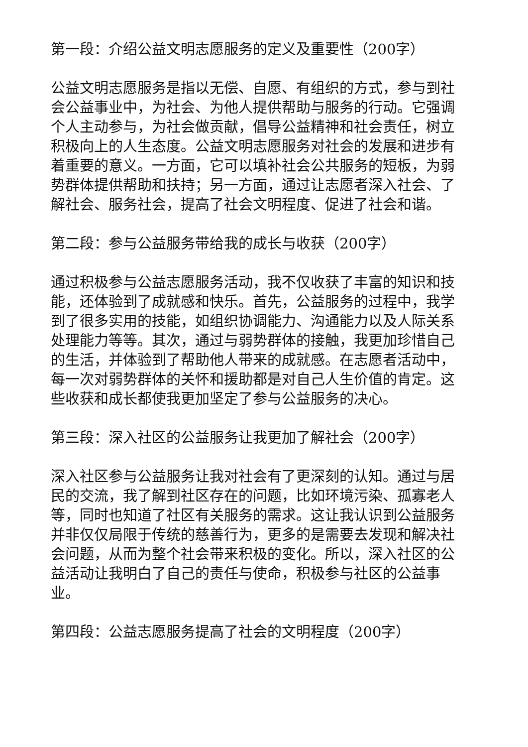第一段：介绍公益文明志愿服务的定义及重要性（200字）
公益文明志愿服务是指以无偿、自愿、有组织的方式，参与到社会公益事业中，为社会、为他人提供帮助与服务的行动。它强调个人主动参与，为社会做贡献，倡导公益精神和社会责任，树立积极向上的人生态度。公益文明志愿服务对社会的发展和进步有着重要的意义。一方面，它可以填补社会公共服务的短板，为弱势群体提供帮助和扶持；另一方面，通过让志愿者深入社会、了解社会、服务社会，提高了社会文明程度、促进了社会和谐。
第二段：参与公益服务带给我的成长与收获（200字）
通过积极参与公益志愿服务活动，我不仅收获了丰富的知识和技能，还体验到了成就感和快乐。首先，公益服务的过程中，我学到了很多实用的技能，如组织协调能力、沟通能力以及人际关系处理能力等等。其次，通过与弱势群体的接触，我更加珍惜自己的生活，并体验到了帮助他人带来的成就感。在志愿者活动中，每一次对弱势群体的关怀和援助都是对自己人生价值的肯定。这些收获和成长都使我更加坚定了参与公益服务的决心。
第三段：深入社区的公益服务让我更加了解社会（200字）
深入社区参与公益服务让我对社会有了更深刻的认知。通过与居民的交流，我了解到社区存在的问题，比如环境污染、孤寡老人等，同时也知道了社区有关服务的需求。这让我认识到公益服务并非仅仅局限于传统的慈善行为，更多的是需要去发现和解决社会问题，从而为整个社会带来积极的变化。所以，深入社区的公益活动让我明白了自己的责任与使命，积极参与社区的公益事业。
第四段：公益志愿服务提高了社会的文明程度（200字）